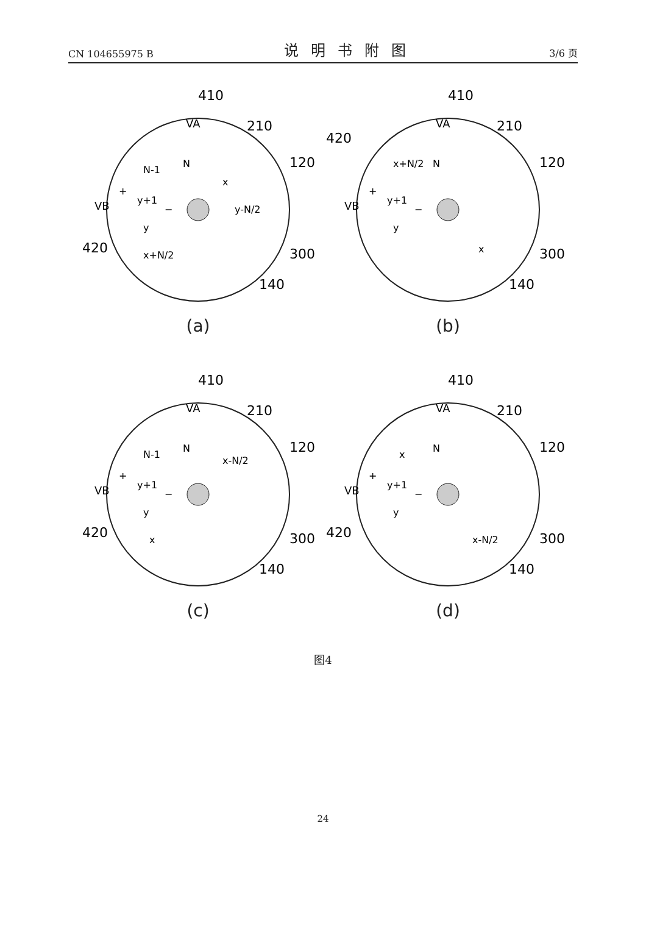CN 104655975 B 说明书附图 3/6 页
410
210
120
300
140
420
VA
VB
N-1
N
x
y+1
y-N/2
y
x+N/2
+
−
(a)
410
210
120
300
140
420
VA
VB
x+N/2
N
y+1
y
x
+
−
(b)
410
210
120
300
140
420
VA
VB
N-1
N
x-N/2
y+1
y
x
+
−
(c)
410
210
120
300
140
420
VA
VB
x
N
y+1
y
x-N/2
+
−
(d)
图4
24